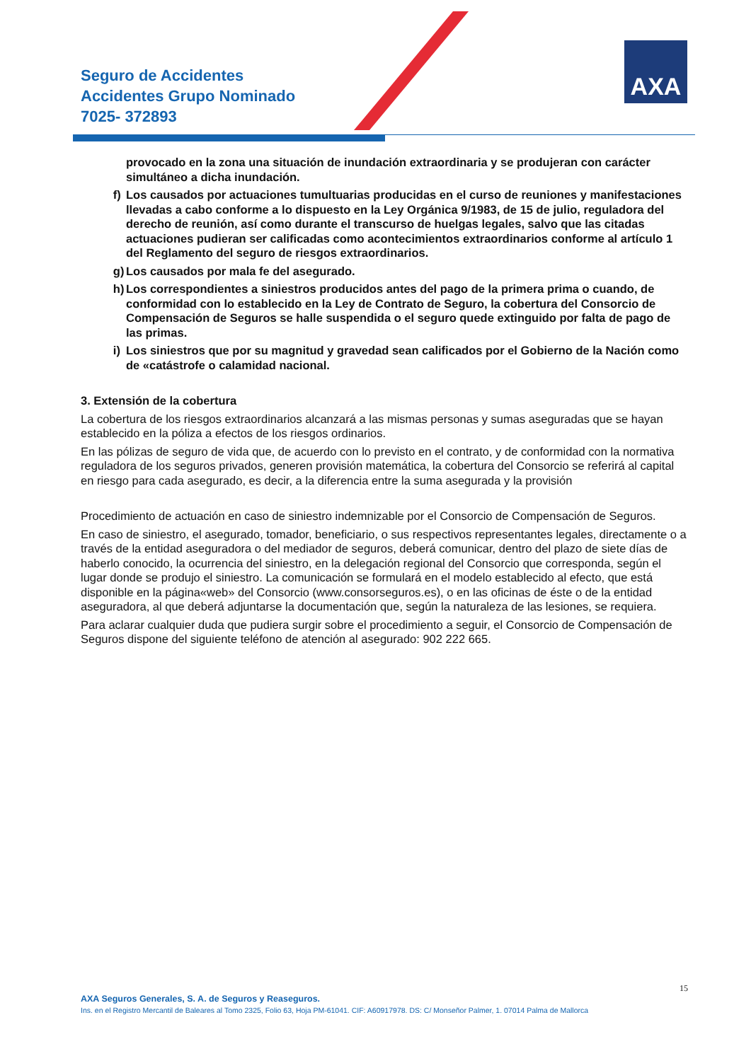Seguro de Accidentes
Accidentes Grupo Nominado
7025- 372893
AXA
provocado en la zona una situación de inundación extraordinaria y se produjeran con carácter simultáneo a dicha inundación.
f) Los causados por actuaciones tumultuarias producidas en el curso de reuniones y manifestaciones llevadas a cabo conforme a lo dispuesto en la Ley Orgánica 9/1983, de 15 de julio, reguladora del derecho de reunión, así como durante el transcurso de huelgas legales, salvo que las citadas actuaciones pudieran ser calificadas como acontecimientos extraordinarios conforme al artículo 1 del Reglamento del seguro de riesgos extraordinarios.
g) Los causados por mala fe del asegurado.
h) Los correspondientes a siniestros producidos antes del pago de la primera prima o cuando, de conformidad con lo establecido en la Ley de Contrato de Seguro, la cobertura del Consorcio de Compensación de Seguros se halle suspendida o el seguro quede extinguido por falta de pago de las primas.
i) Los siniestros que por su magnitud y gravedad sean calificados por el Gobierno de la Nación como de «catástrofe o calamidad nacional.
3. Extensión de la cobertura
La cobertura de los riesgos extraordinarios alcanzará a las mismas personas y sumas aseguradas que se hayan establecido en la póliza a efectos de los riesgos ordinarios.
En las pólizas de seguro de vida que, de acuerdo con lo previsto en el contrato, y de conformidad con la normativa reguladora de los seguros privados, generen provisión matemática, la cobertura del Consorcio se referirá al capital en riesgo para cada asegurado, es decir, a la diferencia entre la suma asegurada y la provisión
Procedimiento de actuación en caso de siniestro indemnizable por el Consorcio de Compensación de Seguros.
En caso de siniestro, el asegurado, tomador, beneficiario, o sus respectivos representantes legales, directamente o a través de la entidad aseguradora o del mediador de seguros, deberá comunicar, dentro del plazo de siete días de haberlo conocido, la ocurrencia del siniestro, en la delegación regional del Consorcio que corresponda, según el lugar donde se produjo el siniestro. La comunicación se formulará en el modelo establecido al efecto, que está disponible en la página«web» del Consorcio (www.consorseguros.es), o en las oficinas de éste o de la entidad aseguradora, al que deberá adjuntarse la documentación que, según la naturaleza de las lesiones, se requiera.
Para aclarar cualquier duda que pudiera surgir sobre el procedimiento a seguir, el Consorcio de Compensación de Seguros dispone del siguiente teléfono de atención al asegurado: 902 222 665.
15
AXA Seguros Generales, S. A. de Seguros y Reaseguros.
Ins. en el Registro Mercantil de Baleares al Tomo 2325, Folio 63, Hoja PM-61041. CIF: A60917978. DS: C/ Monseñor Palmer, 1. 07014 Palma de Mallorca